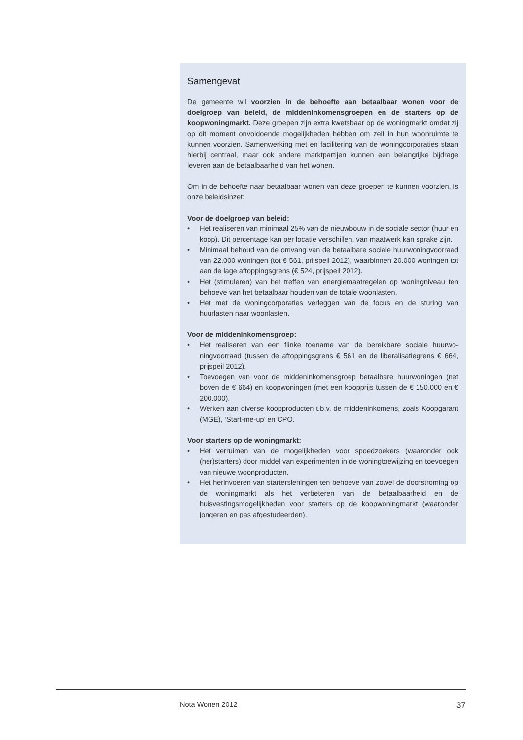Samengevat
De gemeente wil voorzien in de behoefte aan betaalbaar wonen voor de doelgroep van beleid, de middeninkomensgroepen en de starters op de koopwoningmarkt. Deze groepen zijn extra kwetsbaar op de woning­markt omdat zij op dit moment onvoldoende mogelijkheden hebben om zelf in hun woonruimte te kunnen voorzien. Samenwerking met en facilitering van de woningcorporaties staan hierbij centraal, maar ook andere marktpartijen kunnen een belangrijke bijdrage leveren aan de betaalbaarheid van het wonen.
Om in de behoefte naar betaalbaar wonen van deze groepen te kunnen voorzien, is onze beleidsinzet:
Voor de doelgroep van beleid:
• Het realiseren van minimaal 25% van de nieuwbouw in de sociale sector (huur en koop). Dit percentage kan per locatie verschillen, van maatwerk kan sprake zijn.
• Minimaal behoud van de omvang van de betaalbare sociale huurwoning­voorraad van 22.000 woningen (tot € 561, prijspeil 2012), waarbinnen 20.000 woningen tot aan de lage aftoppingsgrens (€ 524, prijspeil 2012).
• Het (stimuleren) van het treffen van energiemaatregelen op woningniveau ten behoeve van het betaalbaar houden van de totale woonlasten.
• Het met de woningcorporaties verleggen van de focus en de sturing van huurlasten naar woonlasten.
Voor de middeninkomensgroep:
• Het realiseren van een flinke toename van de bereikbare sociale huurwo­ningvoorraad (tussen de aftoppingsgrens € 561 en de liberalisatiegrens € 664, prijspeil 2012).
• Toevoegen van voor de middeninkomensgroep betaalbare huurwoningen (net boven de € 664) en koopwoningen (met een koopprijs tussen de € 150.000 en € 200.000).
• Werken aan diverse koopproducten t.b.v. de middeninkomens, zoals Koop­garant (MGE), ‘Start-me-up’ en CPO.
Voor starters op de woningmarkt:
• Het verruimen van de mogelijkheden voor spoedzoekers (waaronder ook (her)starters) door middel van experimenten in de woningtoewijzing en toevoegen van nieuwe woonproducten.
• Het herinvoeren van startersleningen ten behoeve van zowel de door­stroming op de woningmarkt als het verbeteren van de betaalbaarheid en de huisvestingsmogelijkheden voor starters op de koopwoningmarkt (waaronder jongeren en pas afgestudeerden).
Nota Wonen 2012 37